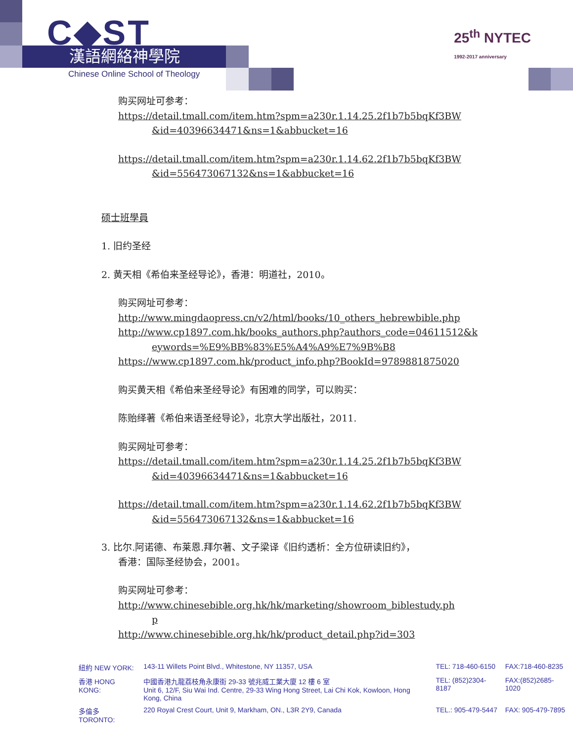C◆ST
漢語網絡神學院
Chinese Online School of Theology
25<sup>th</sup> NYTEC
1992-2017 anniversary
购买网址可参考：
https://detail.tmall.com/item.htm?spm=a230r.1.14.25.2f1b7b5bqKf3BW
&id=40396634471&ns=1&abbucket=16
https://detail.tmall.com/item.htm?spm=a230r.1.14.62.2f1b7b5bqKf3BW
&id=556473067132&ns=1&abbucket=16
硕士班學員
1. 旧约圣经
2. 黄天相《希伯来圣经导论》，香港：明道社，2010。
购买网址可参考：
http://www.mingdaopress.cn/v2/html/books/10_others_hebrewbible.php
http://www.cp1897.com.hk/books_authors.php?authors_code=04611512&k
eywords=%E9%BB%83%E5%A4%A9%E7%9B%B8
https://www.cp1897.com.hk/product_info.php?BookId=9789881875020
购买黄天相《希伯来圣经导论》有困难的同学，可以购买：
陈贻绎著《希伯来语圣经导论》，北京大学出版社，2011.
购买网址可参考：
https://detail.tmall.com/item.htm?spm=a230r.1.14.25.2f1b7b5bqKf3BW
&id=40396634471&ns=1&abbucket=16
https://detail.tmall.com/item.htm?spm=a230r.1.14.62.2f1b7b5bqKf3BW
&id=556473067132&ns=1&abbucket=16
3. 比尔.阿诺德、布莱恩.拜尔著、文子梁译《旧约透析：全方位研读旧约》，
香港：国际圣经协会，2001。
购买网址可参考：
http://www.chinesebible.org.hk/hk/marketing/showroom_biblestudy.ph
p
http://www.chinesebible.org.hk/hk/product_detail.php?id=303
| 紐約 NEW YORK: | 143-11 Willets Point Blvd., Whitestone, NY 11357, USA | TEL: 718-460-6150 | FAX:718-460-8235 |
| 香港 HONG KONG: | 中國香港九龍荔枝角永康街 29-33 號兆威工業大廈 12 樓 6 室 Unit 6, 12/F, Siu Wai Ind. Centre, 29-33 Wing Hong Street, Lai Chi Kok, Kowloon, Hong Kong, China | TEL: (852)2304-8187 | FAX:(852)2685-1020 |
| 多倫多 TORONTO: | 220 Royal Crest Court, Unit 9, Markham, ON., L3R 2Y9, Canada | TEL.: 905-479-5447 | FAX: 905-479-7895 |